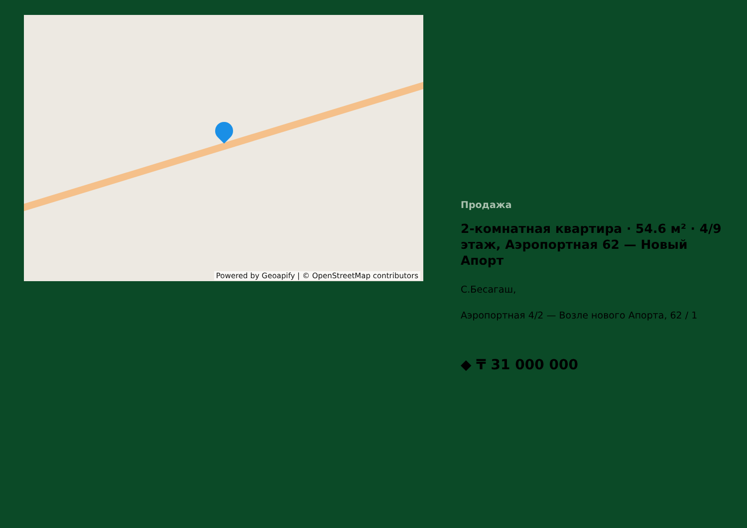Powered by Geoapify | © OpenStreetMap contributors
Продажа
2-комнатная квартира · 54.6 м² · 4/9 этаж, Аэропортная 62 — Новый Апорт
С.Бесагаш,
Аэропортная 4/2 — Возле нового Апорта, 62 / 1
◆ ₸ 31 000 000